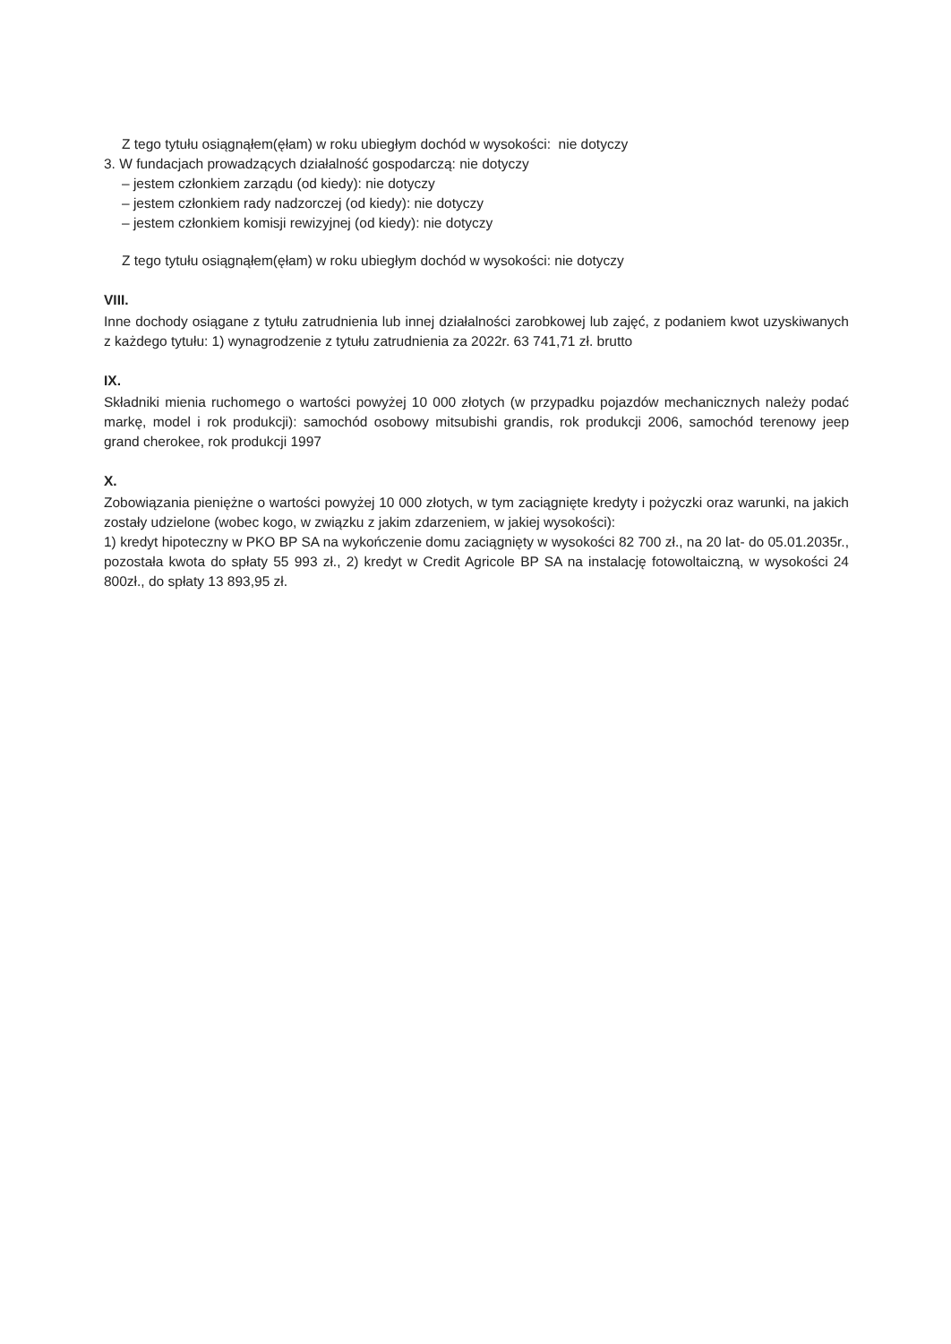Z tego tytułu osiągnąłem(ęłam) w roku ubiegłym dochód w wysokości: nie dotyczy
3. W fundacjach prowadzących działalność gospodarczą: nie dotyczy
– jestem członkiem zarządu (od kiedy): nie dotyczy
– jestem członkiem rady nadzorczej (od kiedy): nie dotyczy
– jestem członkiem komisji rewizyjnej (od kiedy): nie dotyczy
Z tego tytułu osiągnąłem(ęłam) w roku ubiegłym dochód w wysokości: nie dotyczy
VIII.
Inne dochody osiągane z tytułu zatrudnienia lub innej działalności zarobkowej lub zajęć, z podaniem kwot uzyskiwanych z każdego tytułu: 1) wynagrodzenie z tytułu zatrudnienia za 2022r. 63 741,71 zł. brutto
IX.
Składniki mienia ruchomego o wartości powyżej 10 000 złotych (w przypadku pojazdów mechanicznych należy podać markę, model i rok produkcji): samochód osobowy mitsubishi grandis, rok produkcji 2006, samochód terenowy jeep grand cherokee, rok produkcji 1997
X.
Zobowiązania pieniężne o wartości powyżej 10 000 złotych, w tym zaciągnięte kredyty i pożyczki oraz warunki, na jakich zostały udzielone (wobec kogo, w związku z jakim zdarzeniem, w jakiej wysokości):
1) kredyt hipoteczny w PKO BP SA na wykończenie domu zaciągnięty w wysokości 82 700 zł., na 20 lat- do 05.01.2035r., pozostała kwota do spłaty 55 993 zł., 2) kredyt w Credit Agricole BP SA na instalację fotowoltaiczną, w wysokości 24 800zł., do spłaty 13 893,95 zł.